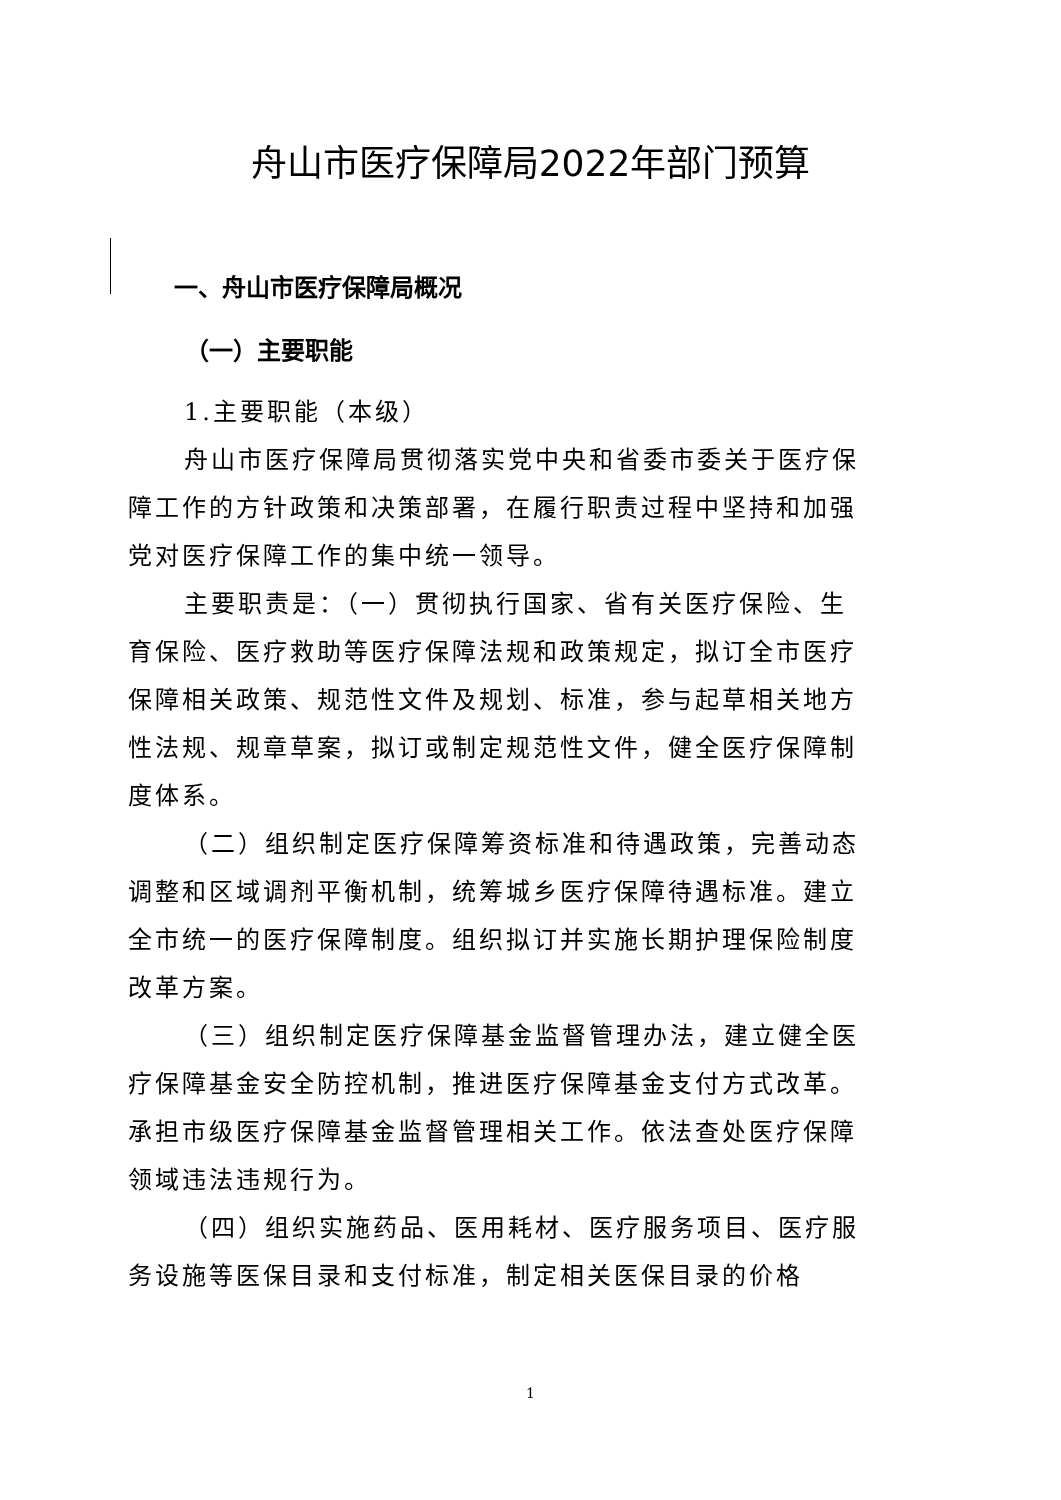舟山市医疗保障局2022年部门预算
一、舟山市医疗保障局概况
（一）主要职能
1.主要职能（本级）
舟山市医疗保障局贯彻落实党中央和省委市委关于医疗保障工作的方针政策和决策部署，在履行职责过程中坚持和加强党对医疗保障工作的集中统一领导。
主要职责是：（一）贯彻执行国家、省有关医疗保险、生育保险、医疗救助等医疗保障法规和政策规定，拟订全市医疗保障相关政策、规范性文件及规划、标准，参与起草相关地方性法规、规章草案，拟订或制定规范性文件，健全医疗保障制度体系。
（二）组织制定医疗保障筹资标准和待遇政策，完善动态调整和区域调剂平衡机制，统筹城乡医疗保障待遇标准。建立全市统一的医疗保障制度。组织拟订并实施长期护理保险制度改革方案。
（三）组织制定医疗保障基金监督管理办法，建立健全医疗保障基金安全防控机制，推进医疗保障基金支付方式改革。承担市级医疗保障基金监督管理相关工作。依法查处医疗保障领域违法违规行为。
（四）组织实施药品、医用耗材、医疗服务项目、医疗服务设施等医保目录和支付标准，制定相关医保目录的价格
1